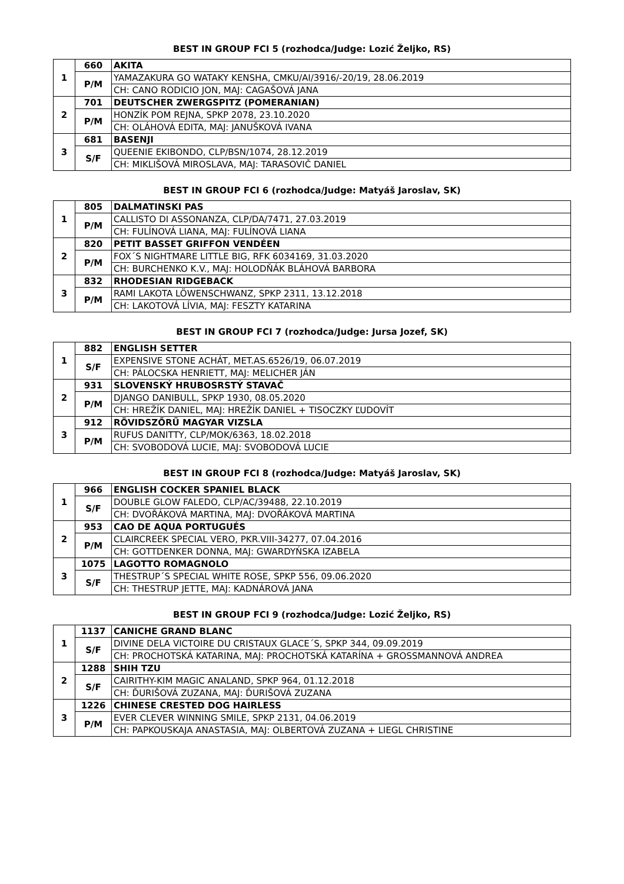BEST IN GROUP FCI 5 (rozhodca/Judge: Lozić Željko, RS)
| 1 | 660 | AKITA |
| | P/M | YAMAZAKURA GO WATAKY KENSHA, CMKU/AI/3916/-20/19, 28.06.2019 |
| | | CH: CANO RODICIO JON, MAJ: CAGAŠOVÁ JANA |
| 2 | 701 | DEUTSCHER ZWERGSPITZ (POMERANIAN) |
| | P/M | HONZÍK POM REJNA, SPKP 2078, 23.10.2020 |
| | | CH: OLÁHOVÁ EDITA, MAJ: JANUŠKOVÁ IVANA |
| 3 | 681 | BASENJI |
| | S/F | QUEENIE EKIBONDO, CLP/BSN/1074, 28.12.2019 |
| | | CH: MIKLIŠOVÁ MIROSLAVA, MAJ: TARASOVIČ DANIEL |
BEST IN GROUP FCI 6 (rozhodca/Judge: Matyáš Jaroslav, SK)
| 1 | 805 | DALMATINSKI PAS |
| | P/M | CALLISTO DI ASSONANZA, CLP/DA/7471, 27.03.2019 |
| | | CH: FULÍNOVÁ LIANA, MAJ: FULÍNOVÁ LIANA |
| 2 | 820 | PETIT BASSET GRIFFON VENDÉEN |
| | P/M | FOX´S NIGHTMARE LITTLE BIG, RFK 6034169, 31.03.2020 |
| | | CH: BURCHENKO K.V., MAJ: HOLODŇÁK BLÁHOVÁ BARBORA |
| 3 | 832 | RHODESIAN RIDGEBACK |
| | P/M | RAMI LAKOTA LÖWENSCHWANZ, SPKP 2311, 13.12.2018 |
| | | CH: LAKOTOVÁ LÍVIA, MAJ: FESZTY KATARINA |
BEST IN GROUP FCI 7 (rozhodca/Judge: Jursa Jozef, SK)
| 1 | 882 | ENGLISH SETTER |
| | S/F | EXPENSIVE STONE ACHÁT, MET.AS.6526/19, 06.07.2019 |
| | | CH: PÁLOCSKA HENRIETT, MAJ: MELICHER JÁN |
| 2 | 931 | SLOVENSKÝ HRUBOSRSTÝ STAVAČ |
| | P/M | DJANGO DANIBULL, SPKP 1930, 08.05.2020 |
| | | CH: HREŽÍK DANIEL, MAJ: HREŽÍK DANIEL + TISOCZKY ĽUDOVÍT |
| 3 | 912 | RÖVIDSZŐRŰ MAGYAR VIZSLA |
| | P/M | RUFUS DANITTY, CLP/MOK/6363, 18.02.2018 |
| | | CH: SVOBODOVÁ LUCIE, MAJ: SVOBODOVÁ LUCIE |
BEST IN GROUP FCI 8 (rozhodca/Judge: Matyáš Jaroslav, SK)
| 1 | 966 | ENGLISH COCKER SPANIEL BLACK |
| | S/F | DOUBLE GLOW FALEDO, CLP/AC/39488, 22.10.2019 |
| | | CH: DVOŘÁKOVÁ MARTINA, MAJ: DVOŘÁKOVÁ MARTINA |
| 2 | 953 | CAO DE AQUA PORTUGUÉS |
| | P/M | CLAIRCREEK SPECIAL VERO, PKR.VIII-34277, 07.04.2016 |
| | | CH: GOTTDENKER DONNA, MAJ: GWARDYŃSKA IZABELA |
| 3 | 1075 | LAGOTTO ROMAGNOLO |
| | S/F | THESTRUP´S SPECIAL WHITE ROSE, SPKP 556, 09.06.2020 |
| | | CH: THESTRUP JETTE, MAJ: KADNÁROVÁ JANA |
BEST IN GROUP FCI 9 (rozhodca/Judge: Lozić Željko, RS)
| 1 | 1137 | CANICHE GRAND BLANC |
| | S/F | DIVINE DELA VICTOIRE DU CRISTAUX GLACE´S, SPKP 344, 09.09.2019 |
| | | CH: PROCHOTSKÁ KATARINA, MAJ: PROCHOTSKÁ KATARÍNA + GROSSMANNOVÁ ANDREA |
| 2 | 1288 | SHIH TZU |
| | S/F | CAIRITHY-KIM MAGIC ANALAND, SPKP 964, 01.12.2018 |
| | | CH: ĎURIŠOVÁ ZUZANA, MAJ: ĎURIŠOVÁ ZUZANA |
| 3 | 1226 | CHINESE CRESTED DOG HAIRLESS |
| | P/M | EVER CLEVER WINNING SMILE, SPKP 2131, 04.06.2019 |
| | | CH: PAPKOUSKAJA ANASTASIA, MAJ: OLBERTOVÁ ZUZANA + LIEGL CHRISTINE |